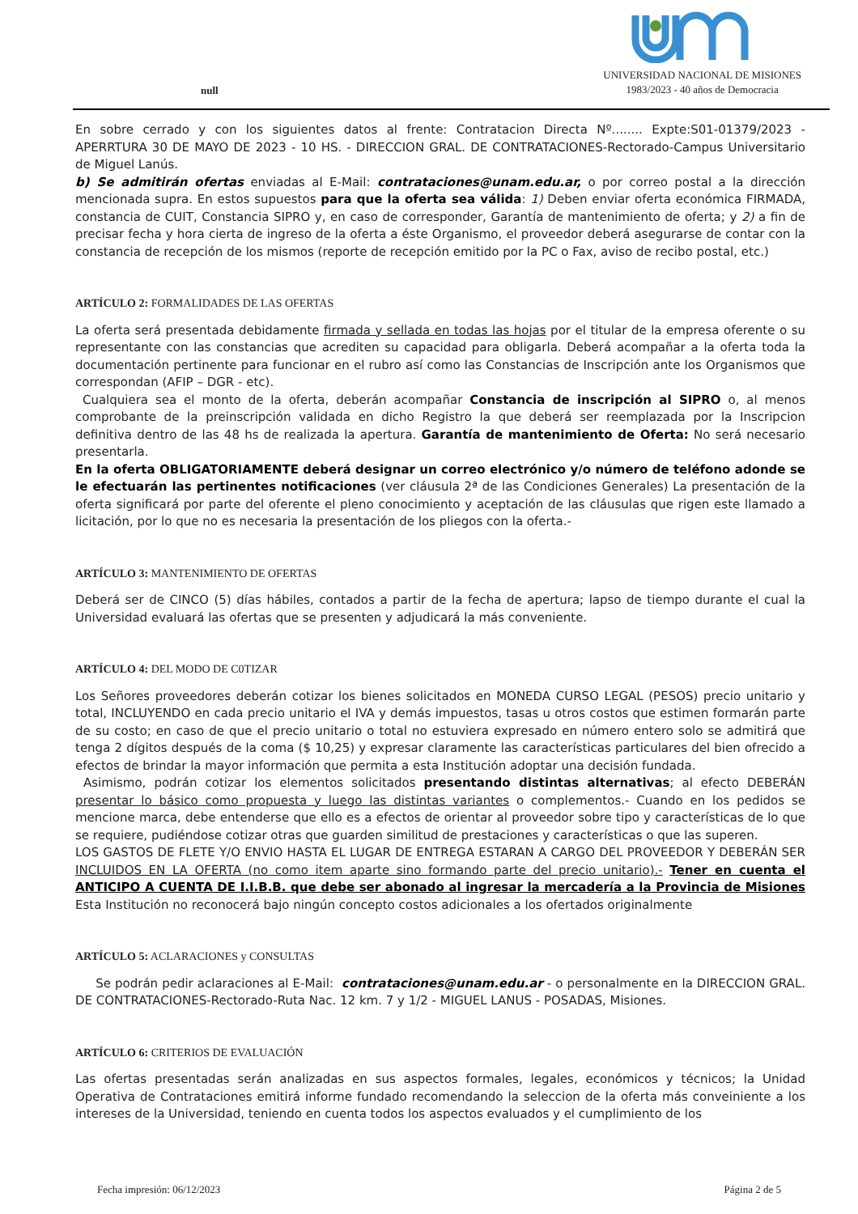null
UNIVERSIDAD NACIONAL DE MISIONES
1983/2023 - 40 años de Democracia
En sobre cerrado y con los siguientes datos al frente: Contratacion Directa Nº........ Expte:S01-01379/2023 - APERRTURA 30 DE MAYO DE 2023 - 10 HS. - DIRECCION GRAL. DE CONTRATACIONES-Rectorado-Campus Universitario de Miguel Lanús.
b) Se admitirán ofertas enviadas al E-Mail: contrataciones@unam.edu.ar, o por correo postal a la dirección mencionada supra. En estos supuestos para que la oferta sea válida: 1) Deben enviar oferta económica FIRMADA, constancia de CUIT, Constancia SIPRO y, en caso de corresponder, Garantía de mantenimiento de oferta; y 2) a fin de precisar fecha y hora cierta de ingreso de la oferta a éste Organismo, el proveedor deberá asegurarse de contar con la constancia de recepción de los mismos (reporte de recepción emitido por la PC o Fax, aviso de recibo postal, etc.)
ARTÍCULO 2: FORMALIDADES DE LAS OFERTAS
La oferta será presentada debidamente firmada y sellada en todas las hojas por el titular de la empresa oferente o su representante con las constancias que acrediten su capacidad para obligarla. Deberá acompañar a la oferta toda la documentación pertinente para funcionar en el rubro así como las Constancias de Inscripción ante los Organismos que correspondan (AFIP – DGR - etc).
Cualquiera sea el monto de la oferta, deberán acompañar Constancia de inscripción al SIPRO o, al menos comprobante de la preinscripción validada en dicho Registro la que deberá ser reemplazada por la Inscripcion definitiva dentro de las 48 hs de realizada la apertura. Garantía de mantenimiento de Oferta: No será necesario presentarla.
En la oferta OBLIGATORIAMENTE deberá designar un correo electrónico y/o número de teléfono adonde se le efectuarán las pertinentes notificaciones (ver cláusula 2ª de las Condiciones Generales) La presentación de la oferta significará por parte del oferente el pleno conocimiento y aceptación de las cláusulas que rigen este llamado a licitación, por lo que no es necesaria la presentación de los pliegos con la oferta.-
ARTÍCULO 3: MANTENIMIENTO DE OFERTAS
Deberá ser de CINCO (5) días hábiles, contados a partir de la fecha de apertura; lapso de tiempo durante el cual la Universidad evaluará las ofertas que se presenten y adjudicará la más conveniente.
ARTÍCULO 4: DEL MODO DE C0TIZAR
Los Señores proveedores deberán cotizar los bienes solicitados en MONEDA CURSO LEGAL (PESOS) precio unitario y total, INCLUYENDO en cada precio unitario el IVA y demás impuestos, tasas u otros costos que estimen formarán parte de su costo; en caso de que el precio unitario o total no estuviera expresado en número entero solo se admitirá que tenga 2 dígitos después de la coma ($ 10,25) y expresar claramente las características particulares del bien ofrecido a efectos de brindar la mayor información que permita a esta Institución adoptar una decisión fundada.
Asimismo, podrán cotizar los elementos solicitados presentando distintas alternativas; al efecto DEBERÁN presentar lo básico como propuesta y luego las distintas variantes o complementos.- Cuando en los pedidos se mencione marca, debe entenderse que ello es a efectos de orientar al proveedor sobre tipo y características de lo que se requiere, pudiéndose cotizar otras que guarden similitud de prestaciones y características o que las superen.
LOS GASTOS DE FLETE Y/O ENVIO HASTA EL LUGAR DE ENTREGA ESTARAN A CARGO DEL PROVEEDOR Y DEBERÁN SER INCLUIDOS EN LA OFERTA (no como item aparte sino formando parte del precio unitario).- Tener en cuenta el ANTICIPO A CUENTA DE I.I.B.B. que debe ser abonado al ingresar la mercadería a la Provincia de Misiones Esta Institución no reconocerá bajo ningún concepto costos adicionales a los ofertados originalmente
ARTÍCULO 5: ACLARACIONES y CONSULTAS
Se podrán pedir aclaraciones al E-Mail: contrataciones@unam.edu.ar - o personalmente en la DIRECCION GRAL. DE CONTRATACIONES-Rectorado-Ruta Nac. 12 km. 7 y 1/2 - MIGUEL LANUS - POSADAS, Misiones.
ARTÍCULO 6: CRITERIOS DE EVALUACIÓN
Las ofertas presentadas serán analizadas en sus aspectos formales, legales, económicos y técnicos; la Unidad Operativa de Contrataciones emitirá informe fundado recomendando la seleccion de la oferta más conveiniente a los intereses de la Universidad, teniendo en cuenta todos los aspectos evaluados y el cumplimiento de los
Fecha impresión: 06/12/2023 Página 2 de 5